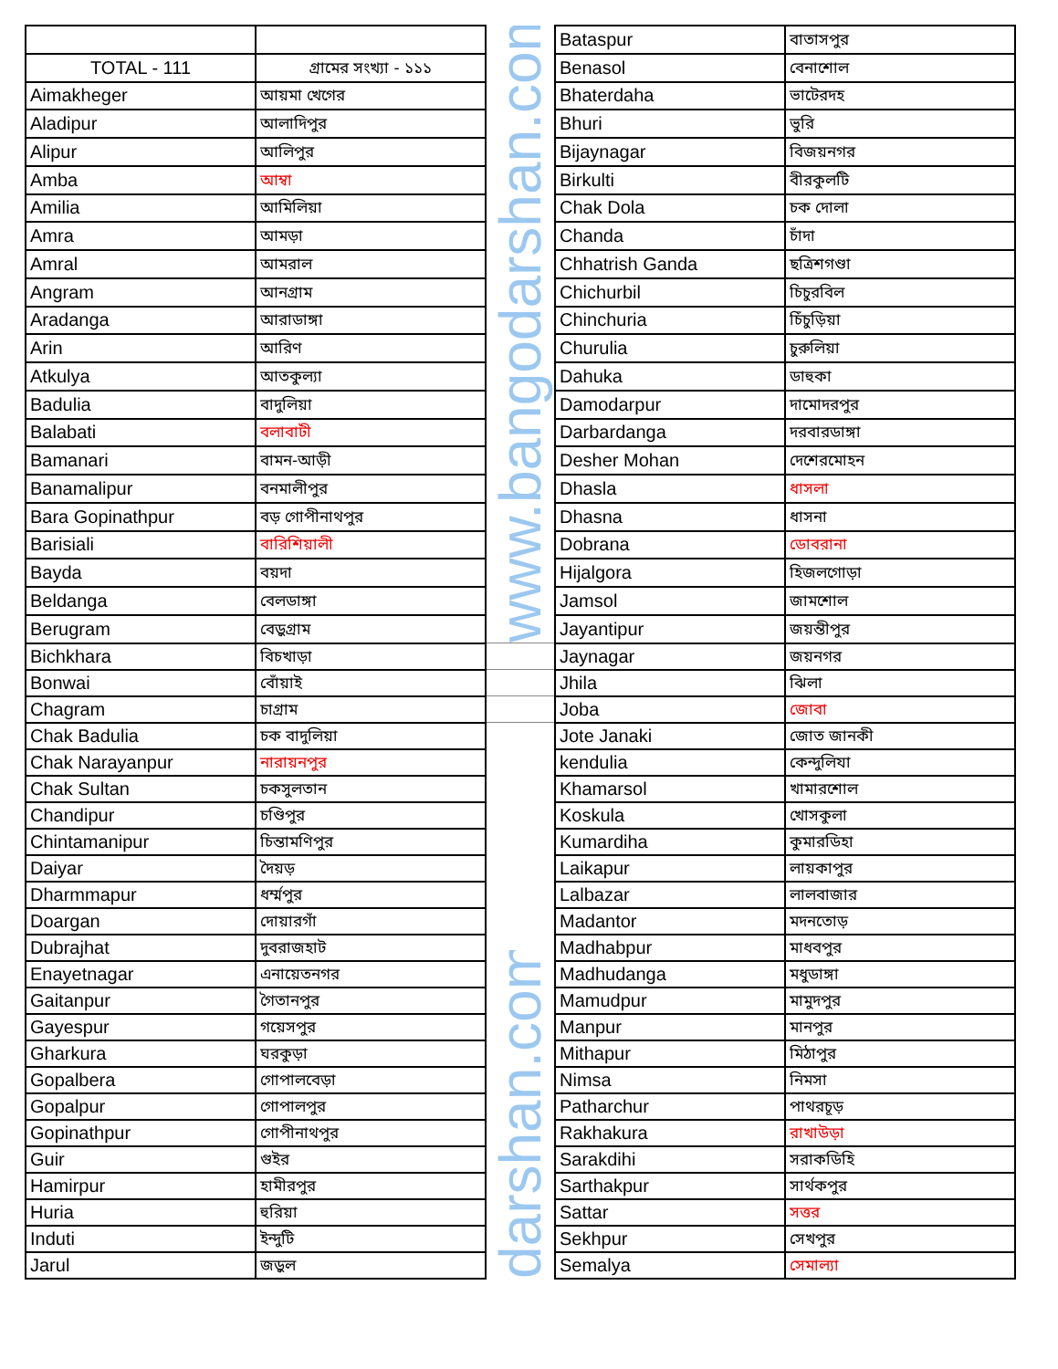| | | www.bangodarshan.com | Bataspur | বাতাসপুর |
| TOTAL - 111 | গ্রামের সংখ্যা - ১১১ | | Benasol | বেনাশোল |
| Aimakheger | আয়মা খেগের | | Bhaterdaha | ভাটেরদহ |
| Aladipur | আলাদিপুর | | Bhuri | ভুরি |
| Alipur | আলিপুর | | Bijaynagar | বিজয়নগর |
| Amba | আম্বা | | Birkulti | বীরকুলটি |
| Amilia | আমিলিয়া | | Chak Dola | চক দোলা |
| Amra | আমড়া | | Chanda | চাঁদা |
| Amral | আমরাল | | Chhatrish Ganda | ছত্রিশগণ্ডা |
| Angram | আনগ্রাম | | Chichurbil | চিচুরবিল |
| Aradanga | আরাডাঙ্গা | | Chinchuria | চিঁচুড়িয়া |
| Arin | আরিণ | | Churulia | চুরুলিয়া |
| Atkulya | আতকুল্যা | | Dahuka | ডাহুকা |
| Badulia | বাদুলিয়া | | Damodarpur | দামোদরপুর |
| Balabati | বলাবাটী | | Darbardanga | দরবারডাঙ্গা |
| Bamanari | বামন-আড়ী | | Desher Mohan | দেশেরমোহন |
| Banamalipur | বনমালীপুর | | Dhasla | ধাসলা |
| Bara Gopinathpur | বড় গোপীনাথপুর | | Dhasna | ধাসনা |
| Barisiali | বারিশিয়ালী | | Dobrana | ডোবরানা |
| Bayda | বয়দা | | Hijalgora | হিজলগোড়া |
| Beldanga | বেলডাঙ্গা | | Jamsol | জামশোল |
| Berugram | বেড়ুগ্রাম | | Jayantipur | জয়ন্তীপুর |
| Bichkhara | বিচখাড়া | | Jaynagar | জয়নগর |
| Bonwai | বোঁয়াই | | Jhila | ঝিলা |
| Chagram | চাগ্রাম | | Joba | জোবা |
| Chak Badulia | চক বাদুলিয়া | darshan.com | Jote Janaki | জোত জানকী |
| Chak Narayanpur | নারায়নপুর | | kendulia | কেন্দুলিযা |
| Chak Sultan | চকসুলতান | | Khamarsol | খামারশোল |
| Chandipur | চণ্ডিপুর | | Koskula | খোসকুলা |
| Chintamanipur | চিন্তামণিপুর | | Kumardiha | কুমারডিহা |
| Daiyar | দৈয়ড় | | Laikapur | লায়কাপুর |
| Dharmmapur | ধর্ম্মপুর | | Lalbazar | লালবাজার |
| Doargan | দোয়ারগাঁ | | Madantor | মদনতোড় |
| Dubrajhat | দুবরাজহাট | | Madhabpur | মাধবপুর |
| Enayetnagar | এনায়েতনগর | | Madhudanga | মধুডাঙ্গা |
| Gaitanpur | গৈতানপুর | | Mamudpur | মামুদপুর |
| Gayespur | গয়েসপুর | | Manpur | মানপুর |
| Gharkura | ঘরকুড়া | | Mithapur | মিঠাপুর |
| Gopalbera | গোপালবেড়া | | Nimsa | নিমসা |
| Gopalpur | গোপালপুর | | Patharchur | পাথরচূড় |
| Gopinathpur | গোপীনাথপুর | | Rakhakura | রাখাউড়া |
| Guir | গুইর | | Sarakdihi | সরাকডিহি |
| Hamirpur | হামীরপুর | | Sarthakpur | সার্থকপুর |
| Huria | হুরিয়া | | Sattar | সত্তর |
| Induti | ইন্দুটি | | Sekhpur | সেখপুর |
| Jarul | জড়ুল | | Semalya | সেমাল্যা |